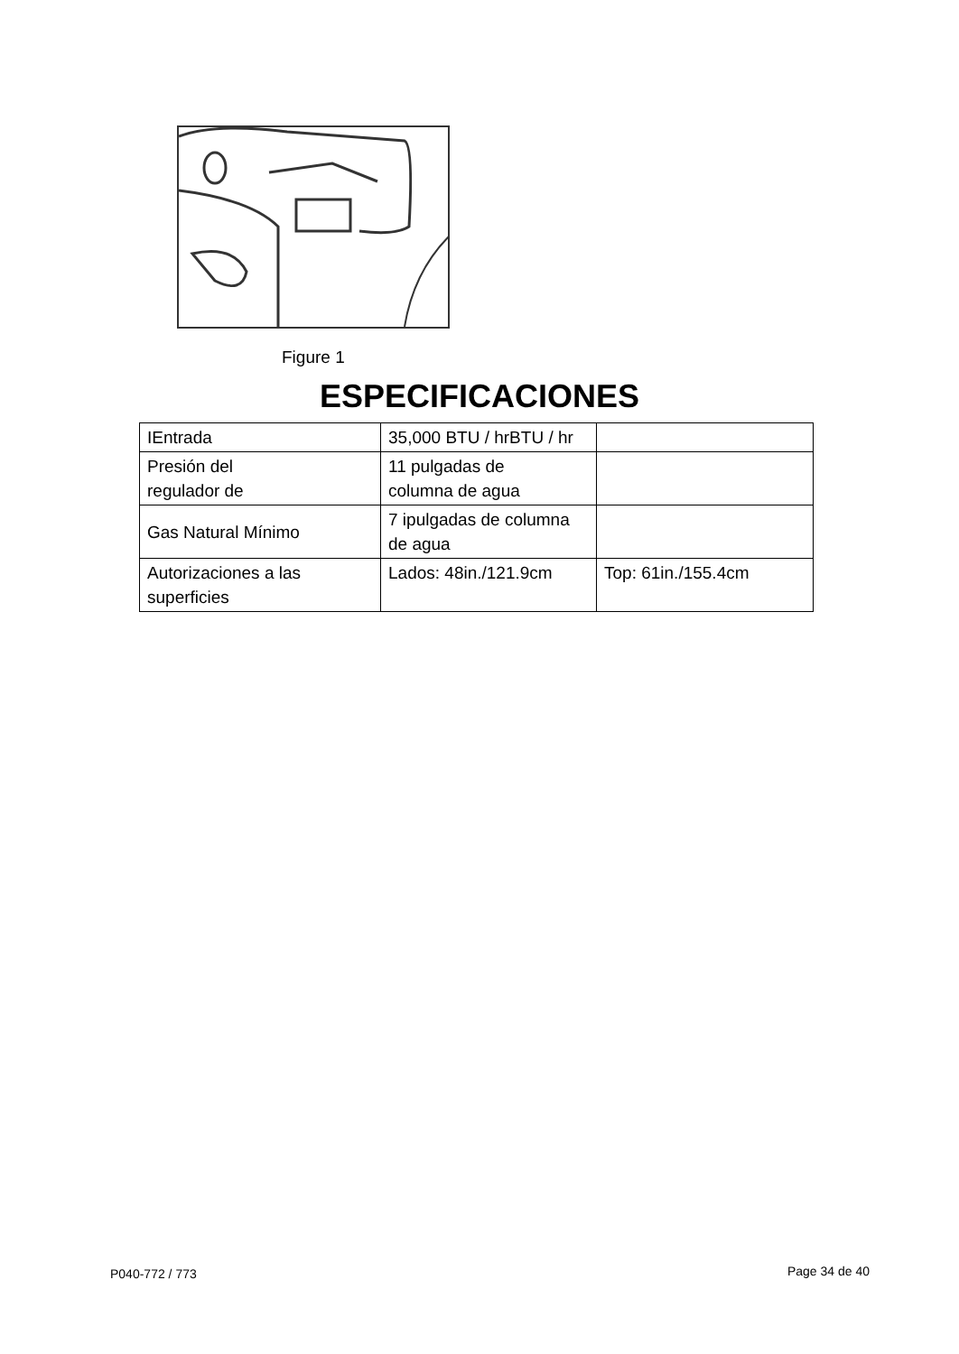Figure 1
ESPECIFICACIONES
| IEntrada | 35,000 BTU / hrBTU / hr | |
| Presión del regulador de | 11 pulgadas de columna de agua | |
| Gas Natural Mínimo | 7 ipulgadas de columna de agua | |
| Autorizaciones a las superficies | Lados: 48in./121.9cm | Top: 61in./155.4cm |
P040-772 / 773 Page 34 de 40